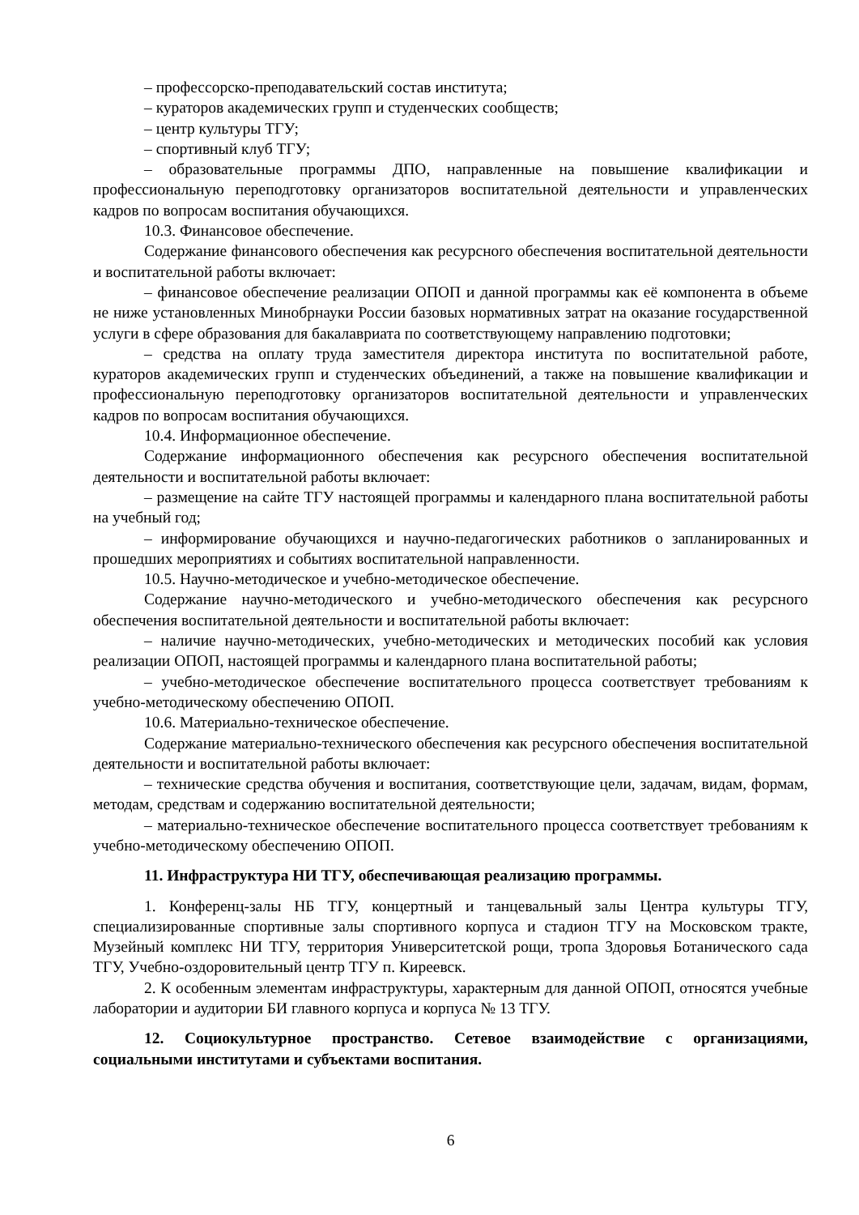– профессорско-преподавательский состав института;
– кураторов академических групп и студенческих сообществ;
– центр культуры ТГУ;
– спортивный клуб ТГУ;
– образовательные программы ДПО, направленные на повышение квалификации и профессиональную переподготовку организаторов воспитательной деятельности и управленческих кадров по вопросам воспитания обучающихся.
10.3. Финансовое обеспечение.
Содержание финансового обеспечения как ресурсного обеспечения воспитательной деятельности и воспитательной работы включает:
– финансовое обеспечение реализации ОПОП и данной программы как её компонента в объеме не ниже установленных Минобрнауки России базовых нормативных затрат на оказание государственной услуги в сфере образования для бакалавриата по соответствующему направлению подготовки;
– средства на оплату труда заместителя директора института по воспитательной работе, кураторов академических групп и студенческих объединений, а также на повышение квалификации и профессиональную переподготовку организаторов воспитательной деятельности и управленческих кадров по вопросам воспитания обучающихся.
10.4. Информационное обеспечение.
Содержание информационного обеспечения как ресурсного обеспечения воспитательной деятельности и воспитательной работы включает:
– размещение на сайте ТГУ настоящей программы и календарного плана воспитательной работы на учебный год;
– информирование обучающихся и научно-педагогических работников о запланированных и прошедших мероприятиях и событиях воспитательной направленности.
10.5. Научно-методическое и учебно-методическое обеспечение.
Содержание научно-методического и учебно-методического обеспечения как ресурсного обеспечения воспитательной деятельности и воспитательной работы включает:
– наличие научно-методических, учебно-методических и методических пособий как условия реализации ОПОП, настоящей программы и календарного плана воспитательной работы;
– учебно-методическое обеспечение воспитательного процесса соответствует требованиям к учебно-методическому обеспечению ОПОП.
10.6. Материально-техническое обеспечение.
Содержание материально-технического обеспечения как ресурсного обеспечения воспитательной деятельности и воспитательной работы включает:
– технические средства обучения и воспитания, соответствующие цели, задачам, видам, формам, методам, средствам и содержанию воспитательной деятельности;
– материально-техническое обеспечение воспитательного процесса соответствует требованиям к учебно-методическому обеспечению ОПОП.
11. Инфраструктура НИ ТГУ, обеспечивающая реализацию программы.
1. Конференц-залы НБ ТГУ, концертный и танцевальный залы Центра культуры ТГУ, специализированные спортивные залы спортивного корпуса и стадион ТГУ на Московском тракте, Музейный комплекс НИ ТГУ, территория Университетской рощи, тропа Здоровья Ботанического сада ТГУ, Учебно-оздоровительный центр ТГУ п. Киреевск.
2. К особенным элементам инфраструктуры, характерным для данной ОПОП, относятся учебные лаборатории и аудитории БИ главного корпуса и корпуса № 13 ТГУ.
12. Социокультурное пространство. Сетевое взаимодействие с организациями, социальными институтами и субъектами воспитания.
6